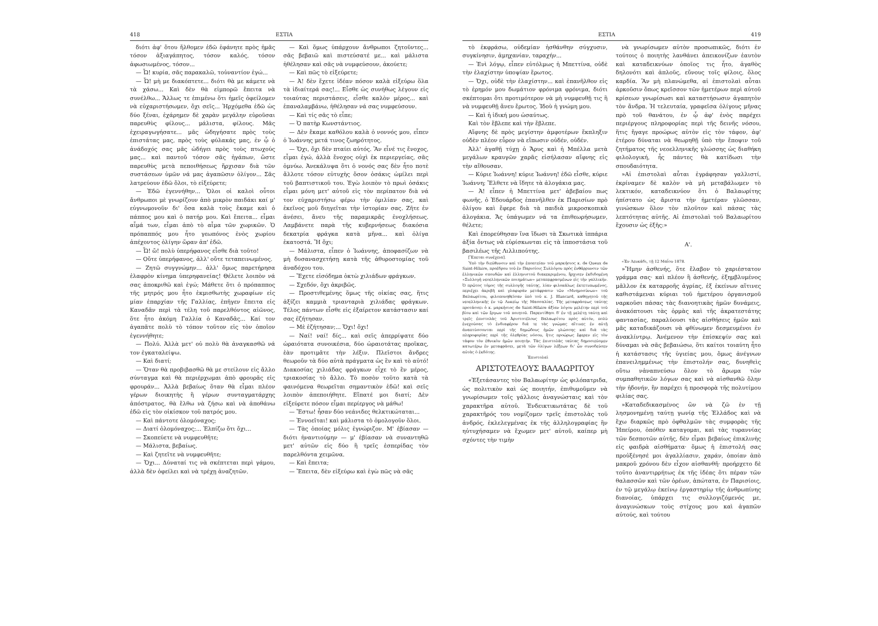418 ΕΣΤΙΑ
διότι ἀφ' ὅτου ἤλθομεν ἐδῶ ἐφάνητε πρὸς ἡμᾶς τόσον ἀξιαγάπητος, τόσον καλός, τόσον ἀφωσιωμένος, τόσον...
— Ὦ! κυρία, σᾶς παρακαλῶ, τοὐναντίον ἐγώ...
— Ὦ! μὴ με διακόπτετε... διότι θὰ με κάμετε νὰ τὰ χάσω... Καὶ δὲν θὰ εἰμπορῶ ἔπειτα νὰ συνέλθω... Ἄλλως τε ἐπιμένω ὅτι ἡμεῖς ὀφείλομεν νὰ εὐχαριστήσωμεν, ὄχι σεῖς... Ἠρχόμεθα ἐδῶ ὡς δύο ξέναι, ἐχάρημεν δὲ χαρὰν μεγάλην εὑροῦσαι παρευθὺς φίλους... μάλιστα, φίλους. Μᾶς ἐχειραγωγήσατε... μᾶς ὡδηγήσατε πρὸς τοὺς ἐπιστάτας μας, πρὸς τοὺς φύλακάς μας, ἐν ᾧ ὁ ἀνάδοχός σας μᾶς ὡδήγει πρὸς τοὺς πτωχούς μας... καὶ παντοῦ τόσον σᾶς ἠγάπων, ὥστε παρευθὺς μετὰ πεποιθήσεως ἤρχισαν διὰ τῶν συστάσεων ὑμῶν νά μας ἀγαπῶσιν ὀλίγον... Σᾶς λατρεύουν ἐδῶ ὅλοι, τὸ εἰξεύρετε;
— Ἐδῶ ἐγεννήθην... Ὅλοι οἱ καλοὶ οὗτοι ἄνθρωποι μὲ γνωρίζουν ἀπὸ μικρὸν παιδάκι καί μ' εὐγνωμονοῦν δι' ὅσα καλὰ τοὺς ἔκαμε καὶ ὁ πάππος μου καὶ ὁ πατήρ μου. Καὶ ἔπειτα... εἶμαι αἷμά των, εἶμαι ἀπὸ τὸ αἷμα τῶν χωρικῶν. Ὁ πρόπαππός μου ἦτο γεωπόνος ἑνὸς χωρίου ἀπέχοντος ὀλίγην ὥραν ἀπ' ἐδῶ.
— Ὦ! ὤ! πολὺ ὑπερήφανος εἶσθε διὰ τοῦτο!
— Οὔτε ὑπερήφανος, ἀλλ' οὔτε τεταπεινωμένος.
— Ζητῶ συγγνώμην... ἀλλ' ὅμως παρετήρησα ἐλαφρὸν κίνημα ὑπερηφανείας! Θέλετε λοιπὸν νά σας ἀποκριθῶ καὶ ἐγώ; Μάθετε ὅτι ὁ πρόπαππος τῆς μητρός μου ἦτο ἐκμισθωτὴς χωραφίων εἰς μίαν ἐπαρχίαν τῆς Γαλλίας, ἐπῆγεν ἔπειτα εἰς Καναδᾶν περὶ τὰ τέλη τοῦ παρελθόντος αἰῶνος, ὅτε ἦτο ἀκόμη Γαλλία ὁ Καναδᾶς... Καί τον ἀγαπᾶτε πολὺ τὸ τόπον τοῦτον εἰς τὸν ὁποῖον ἐγεννήθητε;
— Πολύ. Ἀλλὰ μετ' οὐ πολὺ θὰ ἀναγκασθῶ νά τον ἐγκαταλείψω.
— Καὶ διατί;
— Ὅταν θὰ προβιβασθῶ θὰ με στείλουν εἰς ἄλλο σύνταγμα καὶ θὰ περιέρχωμαι ἀπὸ φρουρᾶς εἰς φρουράν... Ἀλλὰ βεβαίως ὅταν θὰ εἶμαι πλέον γέρων διοικητὴς ἢ γέρων συνταγματάρχης ἀπόστρατος, θὰ ἔλθω νὰ ζήσω καὶ νὰ ἀποθάνω ἐδῶ εἰς τὸν οἰκίσκον τοῦ πατρός μου.
— Καὶ πάντοτε ὁλομόναχος;
— Διατί ὁλομόναχος;... Ἐλπίζω ὅτι ὄχι...
— Σκοπεύετε νὰ νυμφευθῆτε;
— Μάλιστα, βεβαίως.
— Καὶ ζητεῖτε νὰ νυμφευθῆτε;
— Ὄχι... Δύναταί τις νὰ σκέπτεται περὶ γάμου, ἀλλὰ δὲν ὀφείλει καὶ νὰ τρέχῃ ἀναζητῶν.
— Καὶ ὅμως ὑπάρχουν ἄνθρωποι ζητοῦντες... σᾶς βεβαιῶ καὶ πιστεύσατέ με... καὶ μάλιστα ἠθέλησαν καὶ σᾶς νὰ νυμφεύσουν, ἀκούετε;
— Καὶ πῶς τὸ εἰξεύρετε;
— Ἀ! δὲν ἔχετε ἰδέαν πόσον καλὰ εἰξεύρω ὅλα τὰ ἰδιαίτερά σας!... Εἶσθε ὡς συνήθως λέγουν εἰς τοιαύτας περιστάσεις, εἶσθε καλὸν μέρος... καὶ ἐπαναλαμβάνω, ἠθέλησαν νά σας νυμφεύσουν.
— Καὶ τίς σᾶς τὸ εἶπε;
— Ὁ πατὴρ Κωνστάντιος.
— Δὲν ἔκαμε καθόλου καλὰ ὁ νοννός μου, εἶπεν ὁ Ἰωάννης μετά τινος ζωηρότητος.
— Ὄχι, ὄχι δὲν πταίει αὐτός. Ἂν εἶνέ τις ἔνοχος, εἶμαι ἐγώ, ἀλλὰ ἔνοχος οὐχὶ ἐκ περιεργείας, σᾶς ὀμνύω. Ἀνεκάλυψα ὅτι ὁ νονός σας δὲν ἦτο ποτὲ ἄλλοτε τόσον εὐτυχὴς ὅσον ὁσάκις ὡμίλει περὶ τοῦ βαπτιστικοῦ του. Ἐγὼ λοιπὸν τὸ πρωὶ ὁσάκις εἶμαι μόνη μετ' αὐτοῦ εἰς τὸν περίπατον διὰ νά τον εὐχαριστήσω φέρω τὴν ὁμιλίαν σας, καὶ ἐκεῖνος μοῦ διηγεῖται τὴν ἱστορίαν σας. Ζῆτε ἐν ἀνέσει, ἄνευ τῆς παραμικρᾶς ἐνοχλήσεως. Λαμβάνετε παρὰ τῆς κυβερνήσεως διακόσια δεκατρία φράγκα κατὰ μῆνα... καὶ ὀλίγα ἑκατοστά. Ἤ ὄχι;
— Μάλιστα, εἶπεν ὁ Ἰωάννης, ἀποφασίζων νὰ μὴ δυσανασχετήσῃ κατὰ τῆς ἀθυροστομίας τοῦ ἀναδόχου του.
— Ἔχετε εἰσόδημα ὀκτὼ χιλιάδων φράγκων.
— Σχεδόν, ὄχι ἀκριβῶς.
— Προστιθεμένης ὅμως τῆς οἰκίας σας, ἥτις ἀξίζει καμμιὰ τριανταριὰ χιλιάδας φράγκων. Τέλος πάντων εἶσθε εἰς ἐξαίρετον κατάστασιν καί σας ἐζήτησαν.
— Μὲ ἐζήτησαν;... Ὄχι! ὄχι!
— Ναί! ναί! δίς... καὶ σεῖς ἀπερρίψατε δύο ὡραιότατα συνοικέσια, δύο ὡραιοτάτας προῖκας, ἐὰν προτιμᾶτε τὴν λέξιν. Πλεῖστοι ἄνδρες θεωροῦν τὰ δύο αὐτὰ πράγματα ὡς ἓν καὶ τὸ αὐτό! Διακοσίας χιλιάδας φράγκων εἶχε τὸ ἓν μέρος, τριακοσίας τὸ ἄλλο. Τὸ ποσὸν τοῦτο κατὰ τὰ φαινόμενα θεωρεῖται σημαντικὸν ἐδῶ! καὶ σεῖς λοιπὸν ἀπεποιήθητε. Εἴπατέ μοι διατί; Δὲν εἰξεύρετε πόσον εἶμαι περίεργος νὰ μάθω!
— Ἔστω! ἦσαν δύο νεάνιδες θελκτικώταται...
— Ἐννοεῖται! καὶ μάλιστα τὸ ὁμολογοῦν ὅλοι.
— Τὰς ὁποίας μόλις ἐγνώριζον. Μ' ἐβίασαν — διότι ἠναντιούμην — μ' ἐβίασαν νὰ συναντηθῶ μετ' αὐτῶν εἰς δύο ἢ τρεῖς ἑσπερίδας τὸν παρελθόντα χειμῶνα.
— Καὶ ἔπειτα;
— Ἔπειτα, δὲν εἰξεύρω καὶ ἐγὼ πῶς νὰ σᾶς
ΕΣΤΙΑ 419
τὸ ἐκφράσω, οὐδεμίαν ἠσθάνθην σύγχυσιν, συγκίνησιν, ἀμηχανίαν, ταραχήν...
— Ἐνὶ λόγῳ, εἶπεν εὐτόλμως ἡ Μπεττίνα, οὐδὲ τὴν ἐλαχίστην ὑποψίαν ἔρωτος.
— Ὄχι, οὐδὲ τὴν ἐλαχίστην... καὶ ἐπανῆλθον εἰς τὸ ἐρημόν μου δωμάτιον φρόνιμα φρόνιμα, διότι σκέπτομαι ὅτι προτιμότερον νὰ μὴ νυμφευθῇ τις ἢ νὰ νυμφευθῇ ἄνευ ἔρωτος. Ἰδοὺ ἡ γνώμη μου.
— Καὶ ἡ ἰδική μου ὡσαύτως.
Καὶ τὸν ἔβλεπε καὶ τὴν ἔβλεπε.
Αἴφνης δὲ πρὸς μεγίστην ἀμφοτέρων ἔκπληξιν οὐδὲν πλέον εὗρον νὰ εἴπωσιν οὐδέν, οὐδέν.
Ἀλλ' ἀγαθῇ τύχῃ ὁ Ἄρυς καὶ ἡ Μπέλλα μετὰ μεγάλων κραυγῶν χαρᾶς εἰσήλασαν αἴφνης εἰς τὴν αἴθουσαν.
— Κύριε Ἰωάννη! κύριε Ἰωάννη! ἐδῶ εἶσθε, κύριε Ἰωάννη; Ἔλθετε νὰ ἴδητε τὰ ἀλογάκια μας.
— Ἀ! εἶπεν ἡ Μπεττίνα μετ' ἀβεβαίου πως φωνῆς, ὁ Ἐδουάρδος ἐπανῆλθεν ἐκ Παρισίων πρὸ ὀλίγου καὶ ἔφερε διὰ τὰ παιδιὰ μικροσκοπικὰ ἀλογάκια. Ἄς ὑπάγωμεν νά τα ἐπιθεωρήσωμεν, θέλετε;
Καὶ ἐπορεύθησαν ἵνα ἴδωσι τὰ Σκωτικὰ ἱππάρια ἀξία ὄντως νὰ εὑρίσκωνται εἰς τὰ ἱπποστάσια τοῦ βασιλέως τῆς Λιλλιπούτης.
[Ἕπεται συνέχεια].
Ὑπὸ τὴν διεύθυνσιν καὶ τὴν ἐποπτείαν τοῦ μαρκήσιος κ. de Queux de Saint-Hilaire, προέδρου τοῦ ἐν Παρισίοις Συλλόγου πρὸς ἐνθάρρυνσιν τῶν ἑλληνικῶν σπουδῶν καὶ ἑλληνιστοῦ διακεκριμένου, ἤρχισεν ἐκδιδομένη «Συλλογὴ νεοελληνικῶν ποιημάτων» μεταπεφρασμένων εἰς τὴν γαλλικήν. Ὁ πρῶτος τόμος τῆς συλλογῆς ταύτης, λίαν φιλοκάλως ἐκτετυπωμένος, περιέχει ἀκριβῆ καὶ γλαφυρὰν μετάφρασιν τῶν «Μνημοσύνων» τοῦ Βαλαωρίτου, φιλοπονηθεῖσαν ὑπὸ τοῦ κ. J. Blancard, καθηγητοῦ τῆς νεοελληνικῆς ἐν τῷ Λυκείῳ τῆς Μασσαλίας. Τῆς μεταφράσεως ταύτης προτάσσει ὁ κ. μαρκήσιος de Saint-Hilaire ἀξίαν λόγου μελέτην περὶ τοῦ βίου καὶ τῶν ἔργων τοῦ ποιητοῦ. Παρεντίθησι δ' ἐν τῇ μελέτῃ ταύτῃ καὶ τρεῖς ἐπιστολὰς τοῦ Ἀριστοτέλους Βαλαωρίτου πρὸς αὐτόν, πολὺ ἐνεχούσας τὸ ἐνδιαφέρον διά τε τὰς γνώμας αἵτινες ἐν αὐτῇ ἀναπτύσσονται περὶ τῆς δημώδους ἡμῶν γλώσσης καὶ διὰ τὰς πληροφορίας περὶ τῆς ὀλεθρίας νόσου, ἥτις προώρως ἔφερεν εἰς τὸν τάφον τὸν ἐθνικὸν ἡμῶν ποιητήν. Τὰς ἐπιστολὰς ταύτας δημοσιεύομεν κατωτέρω ἐν μεταφράσει, μετὰ τῶν ὀλίγων λέξεων δι' ὧν συνοδεύσεν αὐτὰς ὁ ἐκδότης.
Ἐπιστολαὶ
ΑΡΙΣΤΟΤΕΛΟΥΣ ΒΑΛΑΩΡΙΤΟΥ
«Ἐξετάσαντες τὸν Βαλαωρίτην ὡς φιλόπατριδα, ὡς πολιτικὸν καὶ ὡς ποιητήν, ἐπιθυμοῦμεν νὰ γνωρίσωμεν τοῖς γάλλοις ἀναγνώσταις καὶ τὸν χαρακτῆρα αὐτοῦ. Ἐνδεικτικωτάτας δὲ τοῦ χαρακτῆρός του νομίζομεν τρεῖς ἐπιστολὰς τοῦ ἀνδρός, ἐκλελεγμένας ἐκ τῆς ἀλληλογραφίας ἣν ηὐτυχήσαμεν νὰ ἔχωμεν μετ' αὐτοῦ, καίπερ μὴ σχόντες τὴν τιμὴν
νὰ γνωρίσωμεν αὐτὸν προσωπικῶς, διότι ἐν τούτοις ὁ ποιητὴς λανθάνει ἀπεικονίζων ἑαυτὸν καὶ καταδεικνύων ὁποῖος τις ἦτο, ἀγαθὸς δηλονότι καὶ ἁπλοῦς, εὔνους τοῖς φίλοις, ὅλος καρδία. Ἂν μὴ πλανώμεθα, αἱ ἐπιστολαὶ αὗται ἀρκοῦσιν ὅπως κρεῖσσον τῶν ἡμετέρων περὶ αὐτοῦ κρίσεων γνωρίσωσι καὶ καταστήσωσιν ἀγαπητὸν τὸν ἄνδρα. Ἡ τελευταία, γραφεῖσα ὀλίγους μῆνας πρὸ τοῦ θανάτου, ἐν ᾧ ἀφ' ἑνὸς παρέχει περιέργους πληροφορίας περὶ τῆς δεινῆς νόσου, ἥτις ἤγαγε προώρως αὐτὸν εἰς τὸν τάφον, ἀφ' ἑτέρου δύναται νὰ θεωρηθῇ ὑπὸ τὴν ἔποψιν τοῦ ζητήματος τῆς νεοελληνικῆς γλώσσης ὡς διαθήκη φιλολογική, ἧς πάντες θὰ κατίδωσι τὴν σπουδαιότητα.
»Αἱ ἐπιστολαὶ αὗται ἐγράφησαν γαλλιστί, ἐκρίναμεν δὲ καλὸν νὰ μὴ μεταβάλωμεν τὸ λεκτικόν, καταδεικνύον ὅτι ὁ Βαλαωρίτης ἠπίστατο ὡς ἄριστα τὴν ἡμετέραν γλῶσσαν, γινώσκων ὅλον τὸν πλοῦτον καὶ πάσας τὰς λεπτότητας αὐτῆς. Αἱ ἐπιστολαὶ τοῦ Βαλαωρίτου ἔχουσιν ὡς ἑξῆς:»
Α'.
«Ἐν Λευκάδι, τῇ 12 Μαΐου 1878.
»Ἤμην ἀσθενής, ὅτε ἔλαβον τὸ χαριέστατον γράμμα σας· καὶ πλέον ἢ ἀσθενής, ἐξημβλυμένος μᾶλλον ἐκ καταρροῆς ἀγρίας, ἐξ ἐκείνων αἵτινες καθιστάμεναι κύριαι τοῦ ἡμετέρου ὀργανισμοῦ ναρκοῦσι πάσας τὰς διανοητικὰς ἡμῶν δυνάμεις, ἀνακόπτουσι τὰς ὁρμὰς καὶ τῆς ἀκρατεστάτης φαντασίας, παραλύουσι τὰς αἰσθήσεις ἡμῶν καὶ μᾶς καταδικάζουσι νὰ φθίνωμεν δεσμευμένοι ἐν ἀνακλίντρῳ. Ἀνέμενον τὴν ἐπίσκεψίν σας καὶ δύναμαι νὰ σᾶς βεβαιώσω, ὅτι καίτοι τοιαύτη ἦτο ἡ κατάστασις τῆς ὑγιείας μου, ὅμως ἀνέγνων ἐπανειλημμένως τὴν ἐπιστολήν σας, δυνηθεὶς οὕτω νἀναπνεύσω ὅλον τὸ ἄρωμα τῶν συμπαθητικῶν λόγων σας καὶ νὰ αἰσθανθῶ ὅλην τὴν ἡδονήν, ἣν παρέχει ἡ προσφορὰ τῆς πολυτίμου φιλίας σας.
»Καταδεδικασμένος ὢν νὰ ζῶ ἐν τῇ λησμονημένῃ ταύτῃ γωνίᾳ τῆς Ἑλλάδος καὶ νὰ ἔχω διαρκῶς πρὸ ὀφθαλμῶν τὰς συμφορὰς τῆς Ἠπείρου, ὁπόθεν καταγομαι, καὶ τὰς τυραννίας τῶν δεσποτῶν αὐτῆς, δὲν εἶμαι βεβαίως ἐπικλινὴς εἰς φαιδρὰ αἰσθήματα· ὅμως ἡ ἐπιστολή σας προὐξένησέ μοι ἀγαλλίασιν, χαράν, ὁποίαν ἀπὸ μακροῦ χρόνου δὲν εἶχον αἰσθανθῆ· προήρχετο δὲ τοῦτο ἀναντιρρήτως ἐκ τῆς ἰδέας ὅτι πέραν τῶν θαλασσῶν καὶ τῶν ὀρέων, ἀπώτατα, ἐν Παρισίοις, ἐν τῷ μεγάλῳ ἐκείνῳ ἐργαστηρίῳ τῆς ἀνθρωπίνης διανοίας, ὑπάρχει τις συλλογιζόμενός με, ἀναγινώσκων τοὺς στίχους μου καὶ ἀγαπῶν αὐτούς, καὶ τούτου